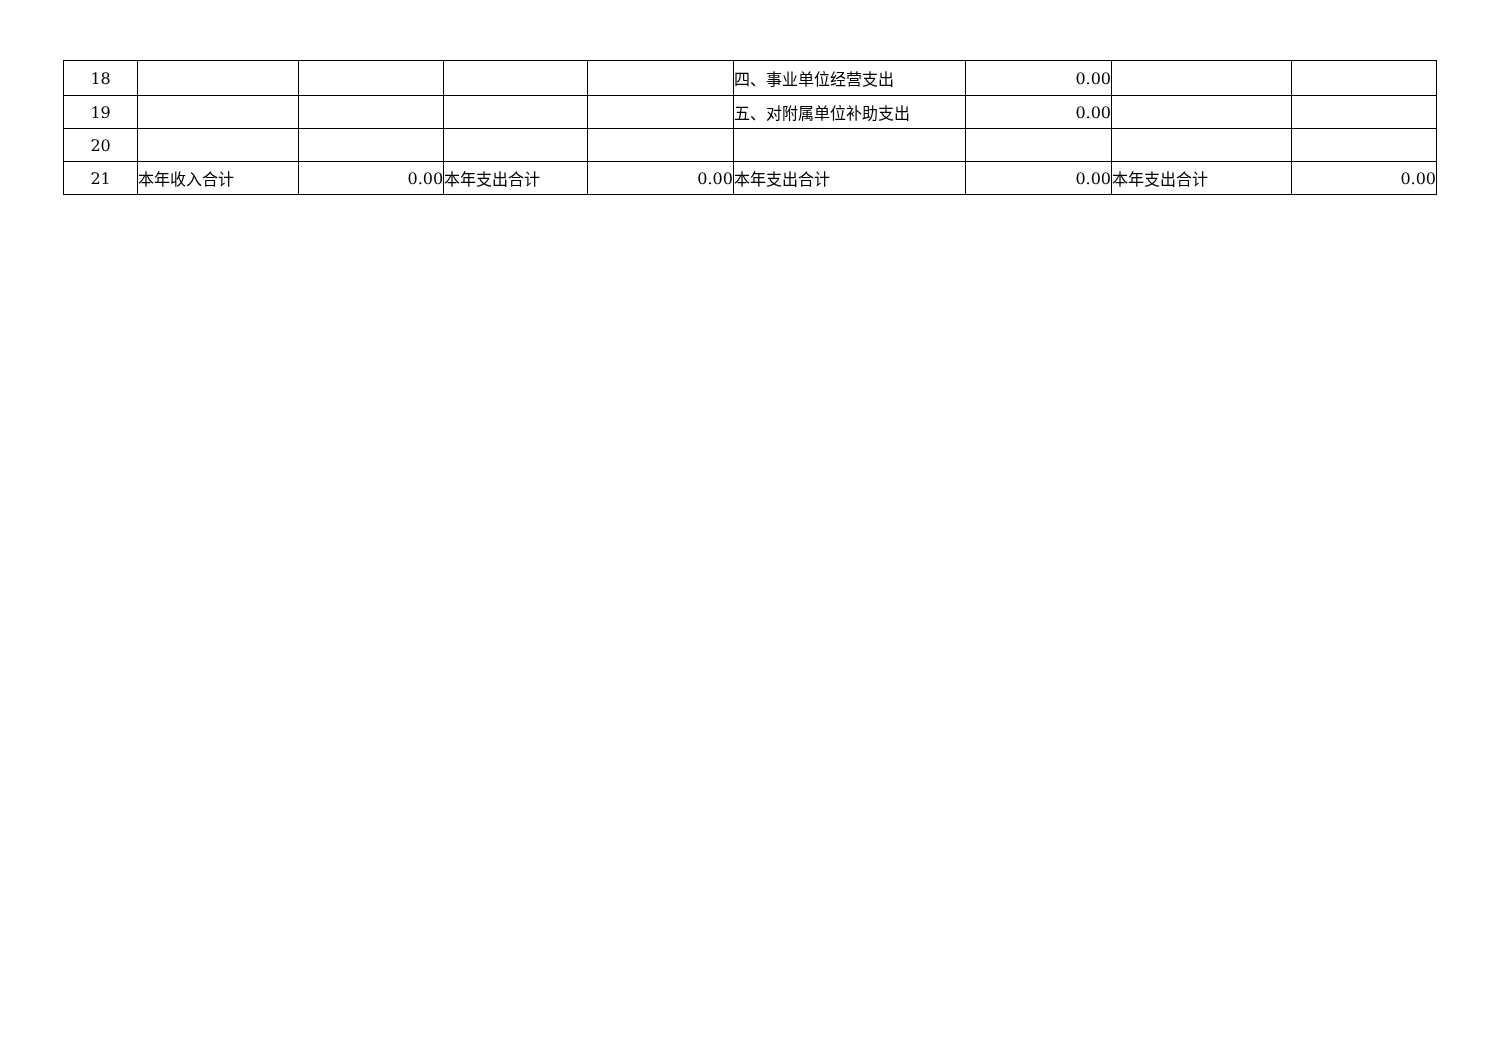| 18 | | | | | 四、事业单位经营支出 | 0.00 | | |
| 19 | | | | | 五、对附属单位补助支出 | 0.00 | | |
| 20 | | | | | | | | |
| 21 | 本年收入合计 | 0.00 | 本年支出合计 | 0.00 | 本年支出合计 | 0.00 | 本年支出合计 | 0.00 |